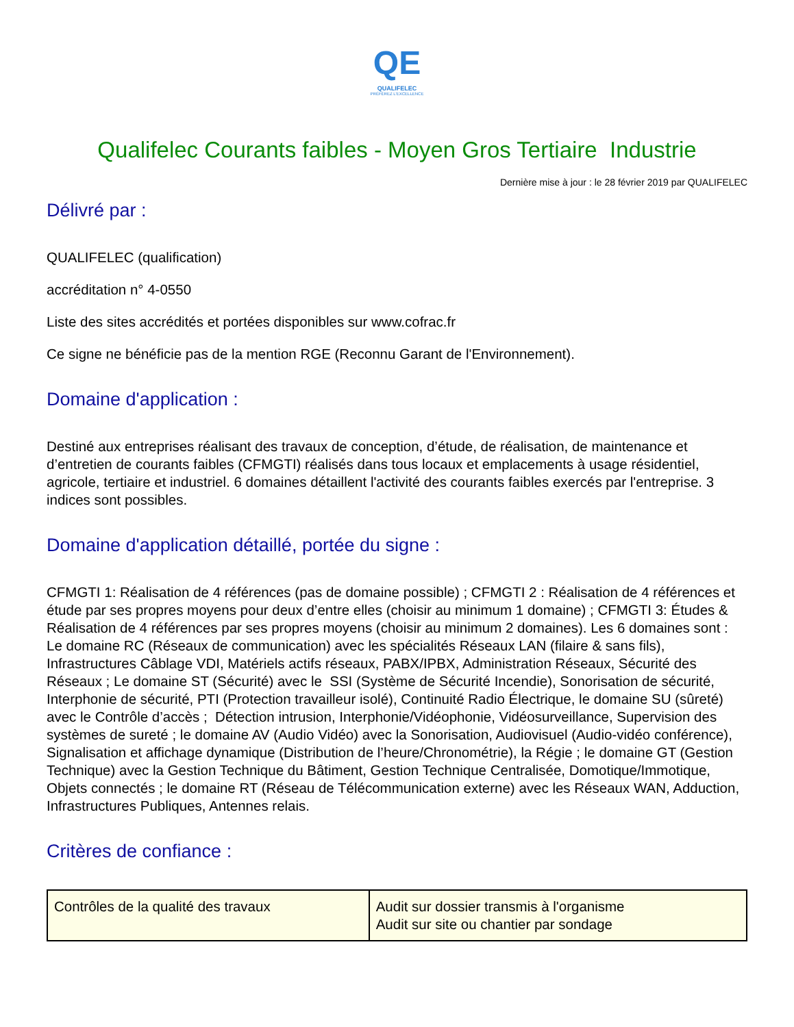QE
QUALIFELEC
PRÉFÉREZ L'EXCELLENCE
Qualifelec Courants faibles - Moyen Gros Tertiaire Industrie
Dernière mise à jour : le 28 février 2019 par QUALIFELEC
Délivré par :
QUALIFELEC (qualification)
accréditation n° 4-0550
Liste des sites accrédités et portées disponibles sur www.cofrac.fr
Ce signe ne bénéficie pas de la mention RGE (Reconnu Garant de l'Environnement).
Domaine d'application :
Destiné aux entreprises réalisant des travaux de conception, d’étude, de réalisation, de maintenance et d’entretien de courants faibles (CFMGTI) réalisés dans tous locaux et emplacements à usage résidentiel, agricole, tertiaire et industriel. 6 domaines détaillent l'activité des courants faibles exercés par l'entreprise. 3 indices sont possibles.
Domaine d'application détaillé, portée du signe :
CFMGTI 1: Réalisation de 4 références (pas de domaine possible) ; CFMGTI 2 : Réalisation de 4 références et étude par ses propres moyens pour deux d’entre elles (choisir au minimum 1 domaine) ; CFMGTI 3: Études & Réalisation de 4 références par ses propres moyens (choisir au minimum 2 domaines). Les 6 domaines sont : Le domaine RC (Réseaux de communication) avec les spécialités Réseaux LAN (filaire & sans fils), Infrastructures Câblage VDI, Matériels actifs réseaux, PABX/IPBX, Administration Réseaux, Sécurité des Réseaux ; Le domaine ST (Sécurité) avec le SSI (Système de Sécurité Incendie), Sonorisation de sécurité, Interphonie de sécurité, PTI (Protection travailleur isolé), Continuité Radio Électrique, le domaine SU (sûreté) avec le Contrôle d’accès ; Détection intrusion, Interphonie/Vidéophonie, Vidéosurveillance, Supervision des systèmes de sureté ; le domaine AV (Audio Vidéo) avec la Sonorisation, Audiovisuel (Audio-vidéo conférence), Signalisation et affichage dynamique (Distribution de l’heure/Chronométrie), la Régie ; le domaine GT (Gestion Technique) avec la Gestion Technique du Bâtiment, Gestion Technique Centralisée, Domotique/Immotique, Objets connectés ; le domaine RT (Réseau de Télécommunication externe) avec les Réseaux WAN, Adduction, Infrastructures Publiques, Antennes relais.
Critères de confiance :
| Contrôles de la qualité des travaux | Audit sur dossier transmis à l'organisme Audit sur site ou chantier par sondage |